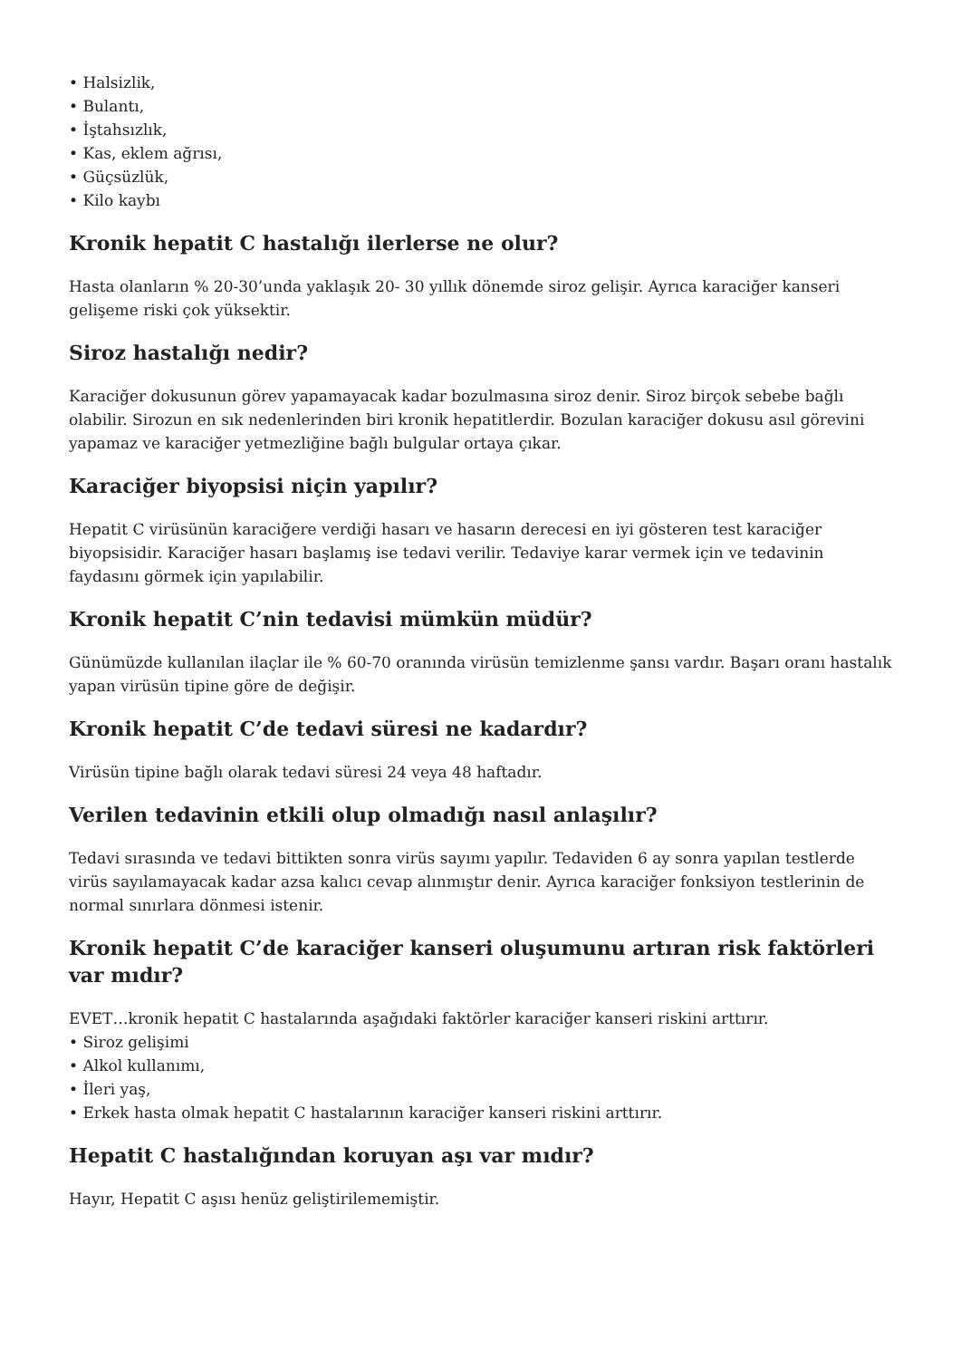• Halsizlik,
• Bulantı,
• İştahsızlık,
• Kas, eklem ağrısı,
• Güçsüzlük,
• Kilo kaybı
Kronik hepatit C hastalığı ilerlerse ne olur?
Hasta olanların % 20-30’unda yaklaşık 20- 30 yıllık dönemde siroz gelişir. Ayrıca karaciğer kanseri gelişeme riski çok yüksektir.
Siroz hastalığı nedir?
Karaciğer dokusunun görev yapamayacak kadar bozulmasına siroz denir. Siroz birçok sebebe bağlı olabilir. Sirozun en sık nedenlerinden biri kronik hepatitlerdir. Bozulan karaciğer dokusu asıl görevini yapamaz ve karaciğer yetmezliğine bağlı bulgular ortaya çıkar.
Karaciğer biyopsisi niçin yapılır?
Hepatit C virüsünün karaciğere verdiği hasarı ve hasarın derecesi en iyi gösteren test karaciğer biyopsisidir. Karaciğer hasarı başlamış ise tedavi verilir. Tedaviye karar vermek için ve tedavinin faydasını görmek için yapılabilir.
Kronik hepatit C’nin tedavisi mümkün müdür?
Günümüzde kullanılan ilaçlar ile % 60-70 oranında virüsün temizlenme şansı vardır. Başarı oranı hastalık yapan virüsün tipine göre de değişir.
Kronik hepatit C’de tedavi süresi ne kadardır?
Virüsün tipine bağlı olarak tedavi süresi 24 veya 48 haftadır.
Verilen tedavinin etkili olup olmadığı nasıl anlaşılır?
Tedavi sırasında ve tedavi bittikten sonra virüs sayımı yapılır. Tedaviden 6 ay sonra yapılan testlerde virüs sayılamayacak kadar azsa kalıcı cevap alınmıştır denir. Ayrıca karaciğer fonksiyon testlerinin de normal sınırlara dönmesi istenir.
Kronik hepatit C’de karaciğer kanseri oluşumunu artıran risk faktörleri var mıdır?
EVET…kronik hepatit C hastalarında aşağıdaki faktörler karaciğer kanseri riskini arttırır.
• Siroz gelişimi
• Alkol kullanımı,
• İleri yaş,
• Erkek hasta olmak hepatit C hastalarının karaciğer kanseri riskini arttırır.
Hepatit C hastalığından koruyan aşı var mıdır?
Hayır, Hepatit C aşısı henüz geliştirilememiştir.